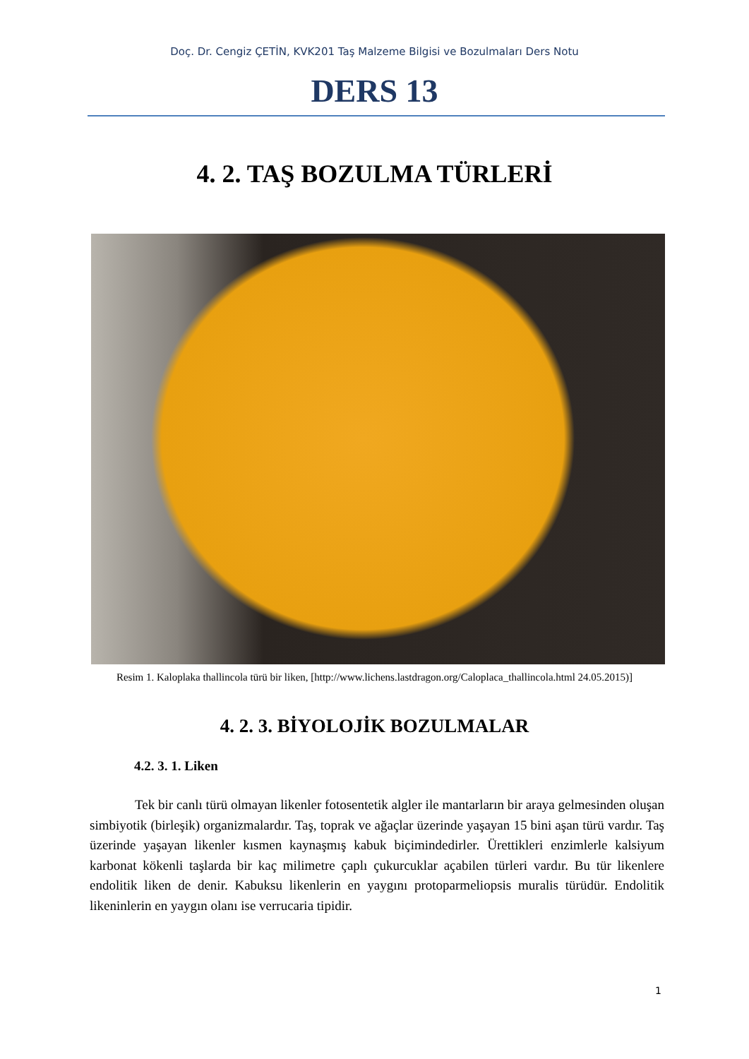Doç. Dr. Cengiz ÇETİN, KVK201 Taş Malzeme Bilgisi ve Bozulmaları Ders Notu
DERS 13
4. 2. TAŞ BOZULMA TÜRLERİ
Resim 1. Kaloplaka thallincola türü bir liken, [http://www.lichens.lastdragon.org/Caloplaca_thallincola.html 24.05.2015)]
4. 2. 3. BİYOLOJİK BOZULMALAR
4.2. 3. 1. Liken
Tek bir canlı türü olmayan likenler fotosentetik algler ile mantarların bir araya gelmesinden oluşan simbiyotik (birleşik) organizmalardır. Taş, toprak ve ağaçlar üzerinde yaşayan 15 bini aşan türü vardır. Taş üzerinde yaşayan likenler kısmen kaynaşmış kabuk biçimindedirler. Ürettikleri enzimlerle kalsiyum karbonat kökenli taşlarda bir kaç milimetre çaplı çukurcuklar açabilen türleri vardır. Bu tür likenlere endolitik liken de denir. Kabuksu likenlerin en yaygını protoparmeliopsis muralis türüdür. Endolitik likeninlerin en yaygın olanı ise verrucaria tipidir.
1